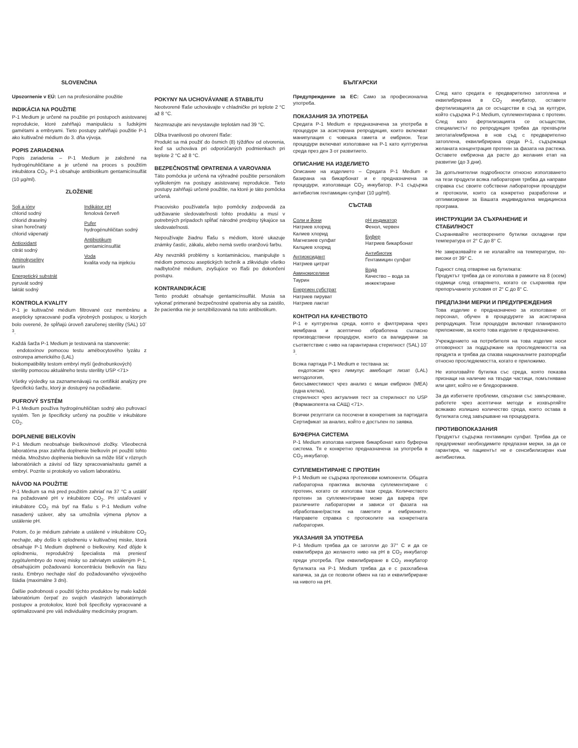SLOVENČINA
Upozornenie v EÚ: Len na profesionálne použitie
INDIKÁCIA NA POUŽITIE
P-1 Medium je určené na použitie pri postupoch asistovanej reprodukcie, ktoré zahŕňajú manipuláciu s ľudskými gamétami a embryami. Tieto postupy zahŕňajú použitie P-1 ako kultivačné médium do 3. dňa vývoja.
POPIS ZARIADENIA
Popis zariadenia – P-1 Medium je založené na hydrogénuhličitane a je určené na proces s použitím inkubátora CO<sub>2</sub>. P-1 obsahuje antibiotikum gentamicínsulfát (10 µg/ml).
ZLOŽENIE
Soli a ióny
chlorid sodný
chlorid draselný
síran horečnatý
chlorid vápenatý
Antioxidant
citrát sodný
Aminokyseliny
taurín
Energetický substrát
pyruvát sodný
laktát sodný
Indikátor pH
fenolová červeň
Pufer
hydrogénuhličitan sodný
Antibiotikum
gentamicínsulfát
Voda
kvalita vody na injekciu
KONTROLA KVALITY
P-1 je kultivačné médium filtrované cez membránu a asepticky spracované podľa výrobných postupov, u ktorých bolo overené, že spĺňajú úroveň zaručenej sterility (SAL) 10<sup>-3</sup>.
Každá šarža P-1 Medium je testovaná na stanovenie:
endotoxínov pomocou testu amébocytového lyzátu z ostrorepa amerického (LAL)
biokompatibility testom embryí myší (jednobunkových)
sterility pomocou aktuálneho testu sterility USP <71>
Všetky výsledky sa zaznamenávajú na certifikát analýzy pre špecifickú šaržu, ktorý je dostupný na požiadanie.
PUFROVÝ SYSTÉM
P-1 Medium používa hydrogénuhličitan sodný ako pufrovací systém. Ten je špecificky určený na použitie v inkubátore CO<sub>2</sub>.
DOPLNENIE BIELKOVÍN
P-1 Medium neobsahuje bielkovinové zložky. Všeobecná laboratórna prax zahŕňa doplnenie bielkovín pri použití tohto média. Množstvo doplnenia bielkovín sa môže líšiť v rôznych laboratóriách a závisí od fázy spracovania/rastu gamét a embryí. Pozrite si protokoly vo vašom laboratóriu.
NÁVOD NA POUŽITIE
P-1 Medium sa má pred použitím zahriať na 37 °C a ustáliť na požadované pH v inkubátore CO<sub>2</sub>. Pri ustaľovaní v inkubátore CO<sub>2</sub> má byť na fľašu s P-1 Medium voľne nasadený uzáver, aby sa umožnila výmena plynov a ustálenie pH.
Potom, čo je médium zahriate a ustálené v inkubátore CO<sub>2</sub> nechajte, aby došlo k oplodneniu v kultivačnej miske, ktorá obsahuje P-1 Medium doplnené o bielkoviny. Keď dôjde k oplodneniu, reprodukčný špecialista má preniesť zygótu/embryo do novej misky so zahriatym ustáleným P-1, obsahujúcim požadovanú koncentráciu bielkovín na fázu rastu. Embryo nechajte rásť do požadovaného vývojového štádia (maximálne 3 dni).
Ďalšie podrobnosti o použití týchto produktov by malo každé laboratórium čerpať zo svojich vlastných laboratórnych postupov a protokolov, ktoré boli špecificky vypracované a optimalizované pre váš individuálny medicínsky program.
POKYNY NA UCHOVÁVANIE A STABILITU
Neotvorené fľaše uchovávajte v chladničke pri teplote 2 °C až 8 °C.
Nezmrazujte ani nevystavujte teplotám nad 39 °C.
Dĺžka trvanlivosti po otvorení fľaše:
Produkt sa má použiť do ôsmich (8) týždňov od otvorenia, keď sa uchováva pri odporúčaných podmienkach pri teplote 2 °C až 8 °C.
BEZPEČNOSTNÉ OPATRENIA A VAROVANIA
Táto pomôcka je určená na výhradné použitie personálom vyškoleným na postupy asistovanej reprodukcie. Tieto postupy zahŕňajú určené použitie, na ktoré je táto pomôcka určená.
Pracovisko používateľa tejto pomôcky zodpovedá za udržiavanie sledovateľnosti tohto produktu a musí v potrebných prípadoch spĺňať národné predpisy týkajúce sa sledovateľnosti.
Nepoužívajte žiadnu fľašu s médiom, ktoré ukazuje známky častíc, zákalu, alebo nemá svetlo oranžovú farbu.
Aby nevznikli problémy s kontamináciou, manipulujte s médiom pomocou aseptických techník a zlikvidujte všetko nadbytočné médium, zvyšujúce vo fľaši po dokončení postupu.
KONTRAINDIKÁCIE
Tento produkt obsahuje gentamicínsulfát. Musia sa vykonať primerané bezpečnostné opatrenia aby sa zaistilo, že pacientka nie je senzibilizovaná na toto antibiotikum.
БЪЛГАРСКИ
Предупреждение за ЕС: Само за професионална употреба.
ПОКАЗАНИЯ ЗА УПОТРЕБА
Средата P-1 Medium е предназначена за употреба в процедури за асистирана репродукция, които включват манипулация с човешка гамета и ембрион. Тези процедури включват използване на P-1 като културелна среда през ден 3 от развитието.
ОПИСАНИЕ НА ИЗДЕЛИЕТО
Описание на изделието – Средата P-1 Medium е базирана на бикарбонат и е предназначена за процедури, използващи CO<sub>2</sub> инкубатор. P-1 съдържа антибиотик гентамицин сулфат (10 µg/ml).
СЪСТАВ
Соли и йони
Натриев хлорид
Калиев хлорид
Магнезиев сулфат
Калциев хлорид
Антиоксидант
Натриев цитрат
Аминокиселини
Таурин
Енергиен субстрат
Натриев пируват
Натриев лактат
pH индикатор
Фенол, червен
Буфер
Натриев бикарбонат
Антибиотик
Гентамицин сулфат
Вода
Качество – вода за инжектиране
КОНТРОЛ НА КАЧЕСТВОТО
P-1 е културелна среда, която е филтрирана чрез мембрана и асептично обработена съгласно производствени процедури, които са валидирани за съответствие с ниво на гарантирана стерилност (SAL) 10<sup>-3</sup>.
Всяка партида P-1 Medium е тествана за:
ендотоксин чрез лимулус амебоцит лизат (LAL) методология,
биосъвместимост чрез анализ с миши ембрион (MEA) (една клетка),
стерилност чрез актуалния тест за стерилност по USP (Фармакопеята на САЩ) <71>.
Всички резултати са посочени в конкретния за партидата Сертификат за анализ, който е достъпен по заявка.
БУФЕРНА СИСТЕМА
P-1 Medium използва натриев бикарбонат като буферна система. Тя е конкретно предназначена за употреба в CO<sub>2</sub> инкубатор.
СУПЛЕМЕНТИРАНЕ С ПРОТЕИН
P-1 Medium не съдържа протеинови компоненти. Общата лабораторна практика включва суплементиране с протеин, когато се използва тази среда. Количеството протеин за суплементиране може да варира при различните лаборатории и зависи от фазата на обработване/растеж на гаметите и ембрионите. Направете справка с протоколите на конкретната лаборатория.
УКАЗАНИЯ ЗА УПОТРЕБА
P-1 Medium трябва да се затопли до 37° C и да се еквилибрира до желаното ниво на pH в CO<sub>2</sub> инкубатор преди употреба. При еквилибриране в CO<sub>2</sub> инкубатор бутилката на P-1 Medium трябва да е с разхлабена капачка, за да се позволи обмен на газ и еквилибриране на нивото на pH.
След като средата е предварително затоплена и еквилибрирана в CO<sub>2</sub> инкубатор, оставете фертилизацията да се осъществи в съд за култури, който съдържа P-1 Medium, суплементирана с протеин. След като фертилизацията се осъществи, специалистът по репродукция трябва да прехвърли зиготата/ембриона в нов съд с предварително затоплена, еквилибрирана среда P-1, съдържаща желаната концентрация протеин за фазата на растежа. Оставете ембриона да расте до желания етап на развитие (до 3 дни).
За допълнителни подробности относно използването на тези продукти всяка лаборатория трябва да направи справка със своите собствени лабораторни процедури и протоколи, които са конкретно разработени и оптимизирани за Вашата индивидуална медицинска програма.
ИНСТРУКЦИИ ЗА СЪХРАНЕНИЕ И СТАБИЛНОСТ
Съхранявайте неотворените бутилки охладени при температура от 2° C до 8° C.
Не замразявайте и не излагайте на температури, по-високи от 39° C.
Годност след отваряне на бутилката:
Продуктът трябва да се използва в рамките на 8 (осем) седмици след отварянето, когато се съхранява при препоръчаните условия от 2° C до 8° C.
ПРЕДПАЗНИ МЕРКИ И ПРЕДУПРЕЖДЕНИЯ
Това изделие е предназначено за използване от персонал, обучен в процедурите за асистирана репродукция. Тези процедури включват планираното приложение, за което това изделие е предназначено.
Учреждението на потребителя на това изделие носи отговорност за поддържане на проследяемостта на продукта и трябва да спазва националните разпоредби относно проследяемостта, когато е приложимо.
Не използвайте бутилка със среда, която показва признаци на наличие на твърди частици, помътняване или цвят, който не е бледооранжев.
За да избегнете проблеми, свързани със замърсяване, работете чрез асептични методи и изхвърляйте всякакво излишно количество среда, което остава в бутилката след завършване на процедурата.
ПРОТИВОПОКАЗАНИЯ
Продуктът съдържа гентамицин сулфат. Трябва да се предприемат необходимите предпазни мерки, за да се гарантира, че пациентът не е сенсибилизиран към антибиотика.